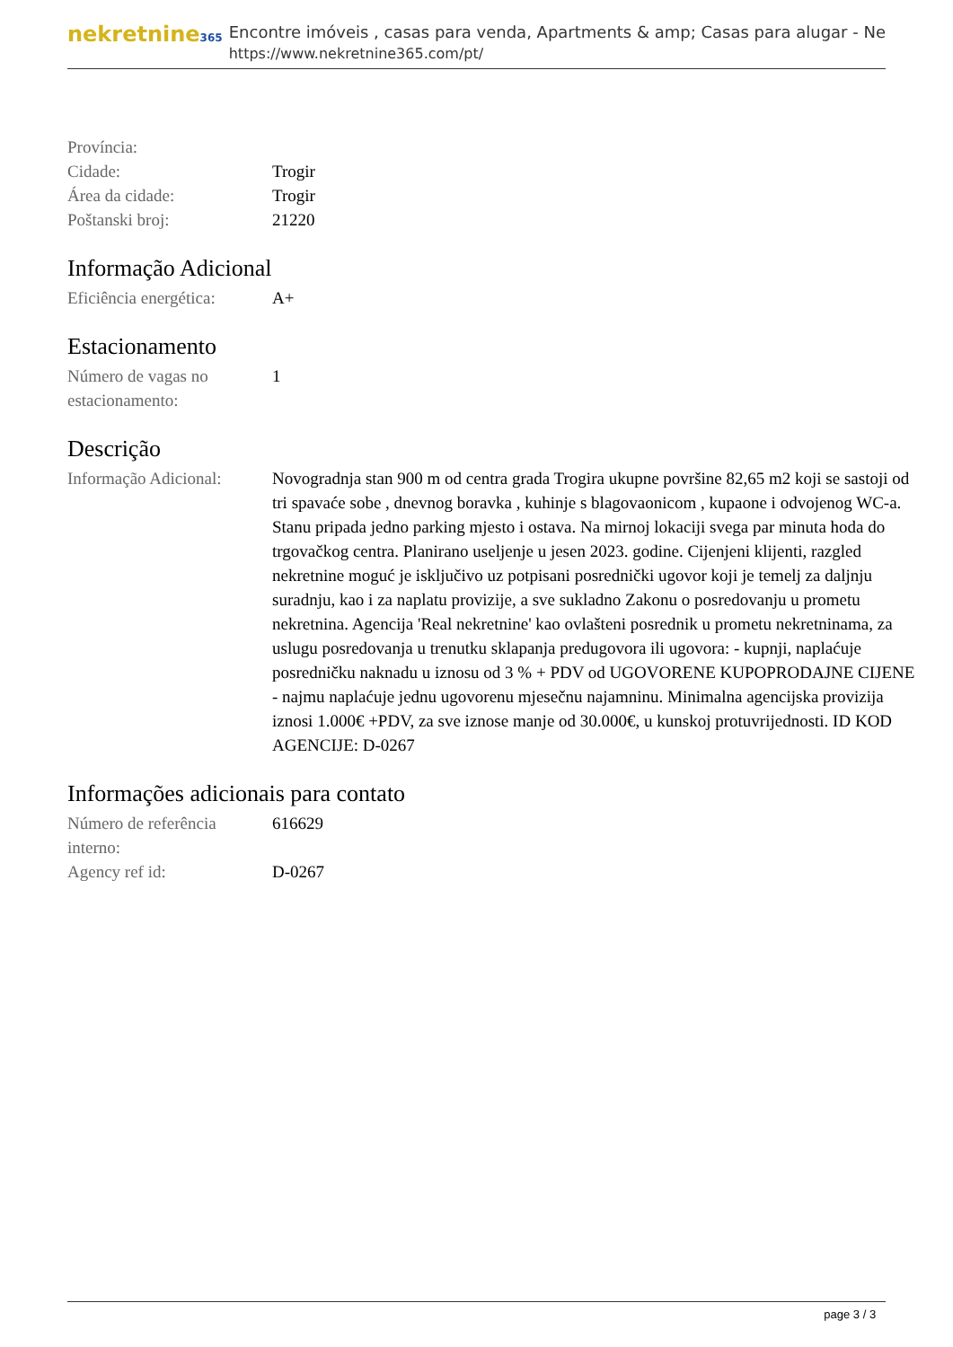nekretnine365
Encontre imóveis , casas para venda, Apartments & amp; Casas para alugar - Ne
https://www.nekretnine365.com/pt/
| Província: | |
| Cidade: | Trogir |
| Área da cidade: | Trogir |
| Poštanski broj: | 21220 |
Informação Adicional
| Eficiência energética: | A+ |
Estacionamento
| Número de vagas no estacionamento: | 1 |
Descrição
| Informação Adicional: | Novogradnja stan 900 m od centra grada Trogira ukupne površine 82,65 m2 koji se sastoji od tri spavaće sobe , dnevnog boravka , kuhinje s blagovaonicom , kupaone i odvojenog WC-a. Stanu pripada jedno parking mjesto i ostava. Na mirnoj lokaciji svega par minuta hoda do trgovačkog centra. Planirano useljenje u jesen 2023. godine. Cijenjeni klijenti, razgled nekretnine moguć je isključivo uz potpisani posrednički ugovor koji je temelj za daljnju suradnju, kao i za naplatu provizije, a sve sukladno Zakonu o posredovanju u prometu nekretnina. Agencija 'Real nekretnine' kao ovlašteni posrednik u prometu nekretninama, za uslugu posredovanja u trenutku sklapanja predugovora ili ugovora: - kupnji, naplaćuje posredničku naknadu u iznosu od 3 % + PDV od UGOVORENE KUPOPRODAJNE CIJENE - najmu naplaćuje jednu ugovorenu mjesečnu najamninu. Minimalna agencijska provizija iznosi 1.000€ +PDV, za sve iznose manje od 30.000€, u kunskoj protuvrijednosti. ID KOD AGENCIJE: D-0267 |
Informações adicionais para contato
| Número de referência interno: | 616629 |
| Agency ref id: | D-0267 |
page 3 / 3